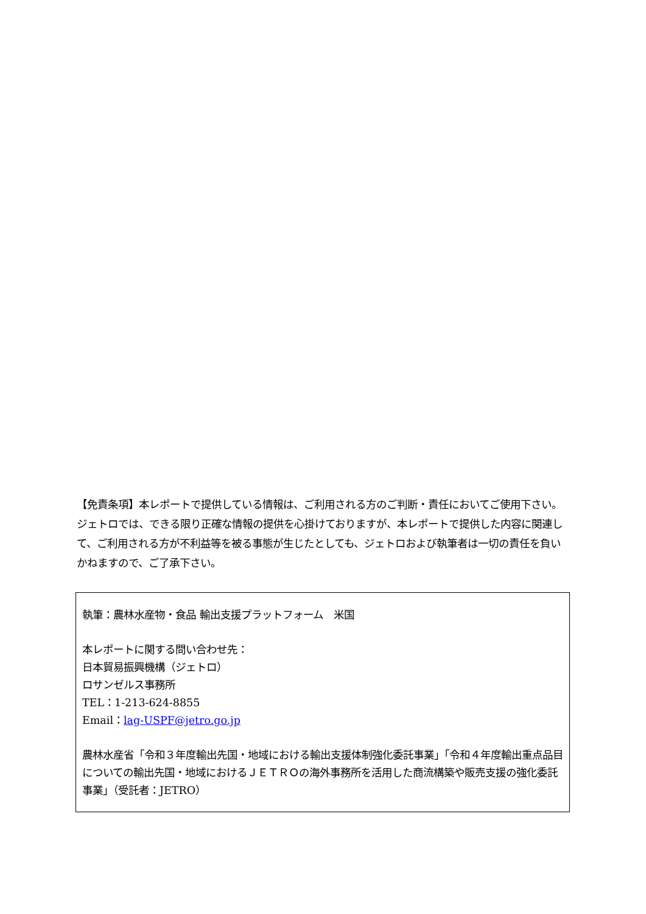【免責条項】本レポートで提供している情報は、ご利用される方のご判断・責任においてご使用下さい。ジェトロでは、できる限り正確な情報の提供を心掛けておりますが、本レポートで提供した内容に関連して、ご利用される方が不利益等を被る事態が生じたとしても、ジェトロおよび執筆者は一切の責任を負いかねますので、ご了承下さい。
執筆：農林水産物・食品 輸出支援プラットフォーム　米国
本レポートに関する問い合わせ先：
日本貿易振興機構（ジェトロ）
ロサンゼルス事務所
TEL：1-213-624-8855
Email：lag-USPF@jetro.go.jp
農林水産省「令和３年度輸出先国・地域における輸出支援体制強化委託事業」「令和４年度輸出重点品目についての輸出先国・地域におけるＪＥＴＲＯの海外事務所を活用した商流構築や販売支援の強化委託事業」（受託者：JETRO）